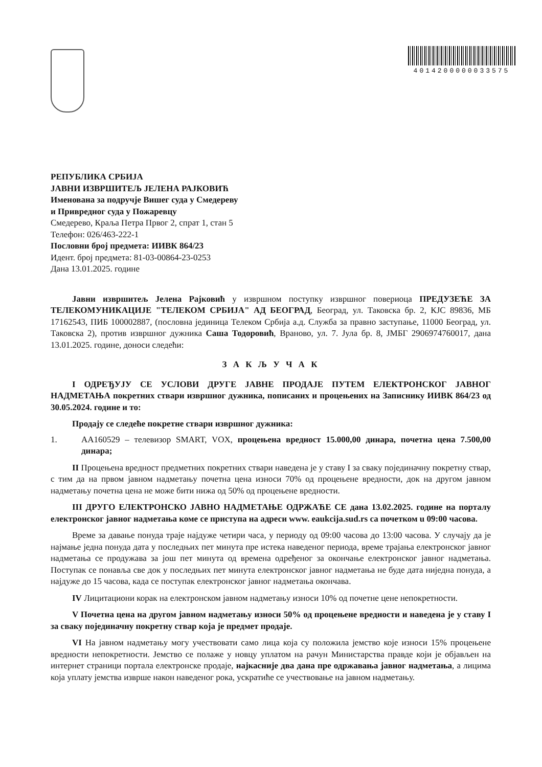4014200000033575
РЕПУБЛИКА СРБИЈА
ЈАВНИ ИЗВРШИТЕЉ ЈЕЛЕНА РАЈКОВИЋ
Именована за подручје Вишег суда у Смедереву
и Привредног суда у Пожаревцу
Смедерево, Краља Петра Првог 2, спрат 1, стан 5
Телефон: 026/463-222-1
Пословни број предмета: ИИВК 864/23
Идент. број предмета: 81-03-00864-23-0253
Дана 13.01.2025. године
Јавни извршитељ Јелена Рајковић у извршном поступку извршног повериоца ПРЕДУЗЕЋЕ ЗА ТЕЛЕКОМУНИКАЦИЈЕ "ТЕЛЕКОМ СРБИЈА" АД БЕОГРАД, Београд, ул. Таковска бр. 2, КЈС 89836, МБ 17162543, ПИБ 100002887, (пословна јединица Телеком Србија а.д. Служба за правно заступање, 11000 Београд, ул. Таковска 2), против извршног дужника Саша Тодоровић, Враново, ул. 7. Јула бр. 8, ЈМБГ 2906974760017, дана 13.01.2025. године, доноси следећи:
З А К Љ У Ч А К
I ОДРЕЂУЈУ СЕ УСЛОВИ ДРУГЕ ЈАВНЕ ПРОДАЈЕ ПУТЕМ ЕЛЕКТРОНСКОГ ЈАВНОГ НАДМЕТАЊА покретних ствари извршног дужника, пописаних и процењених на Записнику ИИВК 864/23 од 30.05.2024. године и то:
Продају се следеће покретне ствари извршног дужника:
1. АА160529 – телевизор SMART, VOX, процењена вредност 15.000,00 динара, почетна цена 7.500,00 динара;
II Процењена вредност предметних покретних ствари наведена је у ставу I за сваку појединачну покретну ствар, с тим да на првом јавном надметању почетна цена износи 70% од процењене вредности, док на другом јавном надметању почетна цена не може бити нижа од 50% од процењене вредности.
III ДРУГО ЕЛЕКТРОНСКО ЈАВНО НАДМЕТАЊЕ ОДРЖАЋЕ СЕ дана 13.02.2025. године на порталу електронског јавног надметања коме се приступа на адреси www. eaukcija.sud.rs са почетком u 09:00 часова.
Време за давање понуда траје најдуже четири часа, у периоду од 09:00 часова до 13:00 часова. У случају да је најмање једна понуда дата у последњих пет минута пре истека наведеног периода, време трајања електронског јавног надметања се продужава за још пет минута од времена одређеног за окончање електронског јавног надметања. Поступак се понавља све док у последњих пет минута електронског јавног надметања не буде дата ниједна понуда, а најдуже до 15 часова, када се поступак електронског јавног надметања окончава.
IV Лицитациони корак на електронском јавном надметању износи 10% од почетне цене непокретности.
V Почетна цена на другом јавном надметању износи 50% од процењене вредности и наведена је у ставу I за сваку појединачну покретну ствар која је предмет продаје.
VI На јавном надметању могу учествовати само лица која су положила јемство које износи 15% процењене вредности непокретности. Јемство се полаже у новцу уплатом на рачун Министарства правде који је објављен на интернет страници портала електронске продаје, најкасније два дана пре одржавања јавног надметања, а лицима која уплату јемства изврше након наведеног рока, ускратиће се учествовање на јавном надметању.